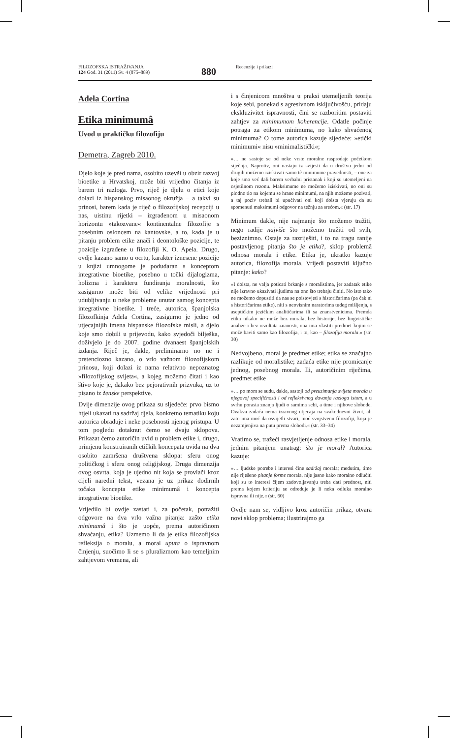FILOZOFSKA ISTRAŽIVANJA
124 God. 31 (2011) Sv. 4 (875–889)
880
Recenzije i prikazi
Adela Cortina
Etika minimumâ
Uvod u praktičku filozofiju
Demetra, Zagreb 2010.
Djelo koje je pred nama, osobito uzevši u obzir razvoj bioetike u Hrvatskoj, može biti vrijedno čitanja iz barem tri razloga. Prvo, riječ je djelu o etici koje dolazi iz hispanskog misaonog okružja − a takvi su prinosi, barem kada je riječ o filozofijskoj recepciji u nas, uistinu rijetki – izgrađenom u misaonom horizontu »takozvane« kontinentalne filozofije s posebnim osloncem na kantovske, a to, kada je u pitanju problem etike znači i deontološke pozicije, te pozicije izgrađene u filozofiji K. O. Apela. Drugo, ovdje kazano samo u ocrtu, karakter iznesene pozicije u knjizi umnogome je podudaran s konceptom integrativne bioetike, posebno u točki dijalogizma, holizma i karakteru fundiranja moralnosti, što zasigurno može biti od velike vrijednosti pri udubljivanju u neke probleme unutar samog koncepta integrativne bioetike. I treće, autorica, španjolska filozofkinja Adela Cortina, zasigurno je jedno od utjecajnijih imena hispanske filozofske misli, a djelo koje smo dobili u prijevodu, kako svjedoči bilješka, doživjelo je do 2007. godine dvanaest španjolskih izdanja. Riječ je, dakle, preliminarno no ne i pretenciozno kazano, o vrlo važnom filozofijskom prinosu, koji dolazi iz nama relativno nepoznatog »filozofijskog svijeta«, a kojeg možemo čitati i kao štivo koje je, dakako bez pejorativnih prizvuka, uz to pisano iz ženske perspektive.
Dvije dimenzije ovog prikaza su sljedeće: prvo bismo htjeli ukazati na sadržaj djela, konkretno tematiku koju autorica obrađuje i neke posebnosti njenog pristupa. U tom pogledu dotaknut ćemo se dvaju sklopova. Prikazat ćemo autoričin uvid u problem etike i, drugo, primjenu konstruiranih etičkih koncepata uvida na dva osobito zamršena društvena sklopa: sferu onog političkog i sferu onog religijskog. Druga dimenzija ovog osvrta, koja je ujedno nit koja se provlači kroz cijeli naredni tekst, vezana je uz prikaz dodirnih točaka koncepta etike minimumâ i koncepta integrativne bioetike.
Vrijedilo bi ovdje zastati i, za početak, potražiti odgovore na dva vrlo važna pitanja: zašto etika minimumâ i što je uopće, prema autoričinom shvaćanju, etika? Uzmemo li da je etika filozofijska refleksija o moralu, a moral uputa o ispravnom činjenju, suočimo li se s pluralizmom kao temeljnim zahtjevom vremena, ali
i s činjenicom mnoštva u praksi utemeljenih teorija koje sebi, ponekad s agresivnom isključivošću, pridaju ekskluzivitet ispravnosti, čini se razboritim postaviti zahtjev za minimumom koherencije. Odatle počinje potraga za etikom minimuma, no kako shvaćenog minimuma? O tome autorica kazuje sljedeće: »etički minimumi« nisu »minimalistički«;
»… ne sastoje se od neke vrste moralne rasprodaje početkom siječnja. Naprotiv, oni nastaju iz svijesti da u društvu jedni od drugih možemo iziskivati samo tê minimume pravednosti, – one za koje smo već dali barem verbalni pristanak i koji su utemeljeni na osjetilnom rezonu. Maksimume ne možemo iziskivati, no oni su plodno tlo na kojemu se hrane minimumi, na njih možemo pozivati, a taj poziv trebali bi upućivati oni koji doista vjeruju da su spomenuti maksimumi odgovor na težnju za srećom.« (str. 17)
Minimum dakle, nije najmanje što možemo tražiti, nego radije najviše što možemo tražiti od svih, beziznimno. Ostaje za razriješiti, i to na tragu ranije postavljenog pitanja što je etika?, sklop problemâ odnosa morala i etike. Etika je, ukratko kazuje autorica, filozofija morala. Vrijedi postaviti ključno pitanje: kako?
»I doista, ne valja poticati brkanje s moralistima, jer zadatak etike nije izravno ukazivati ljudima na ono što trebaju činiti. No isto tako ne možemo dopustiti da nas se poistovjeti s historičarima (pa čak ni s historičarima etike), niti s neovisnim naratorima tuđeg mišljenja, s aseptičkim jezičkim analitičarima ili sa znanstvenicima. Premda etika nikako ne može bez morala, bez historije, bez lingvističke analize i bez rezultata znanosti, ona ima vlastiti predmet kojim se može baviti samo kao filozofija, i to, kao – filozofija morala.« (str. 30)
Nedvojbeno, moral je predmet etike; etika se značajno razlikuje od moralistike; zadaća etike nije promicanje jednog, posebnog morala. Ili, autoričinim riječima, predmet etike
»… po mom se sudu, dakle, sastoji od preuzimanja svijeta morala u njegovoj specifičnosti i od refleksivnog davanja razloga istom, a u svrhu porasta znanja ljudi o samima sebi, a time i njihove slobode. Ovakva zadaća nema izravnog utjecaja na svakodnevni život, ali zato ima moć da osvijetli stvari, moć svojstvenu filozofiji, koja je nezamjenjiva na putu prema slobodi.« (str. 33–34)
Vratimo se, tražeći rasvjetljenje odnosa etike i morala, jednim pitanjem unatrag: što je moral? Autorica kazuje:
»… ljudske potrebe i interesi čine sadržaj morala; međutim, time nije riješeno pitanje forme morala, nije jasno kako moralno odlučiti koji su to interesi čijem zadovoljavanju treba dati prednost, niti prema kojem kriteriju se određuje je li neka odluka moralno ispravna ili nije.« (str. 60)
Ovdje nam se, vidljivo kroz autoričin prikaz, otvara novi sklop problema; ilustrirajmo ga